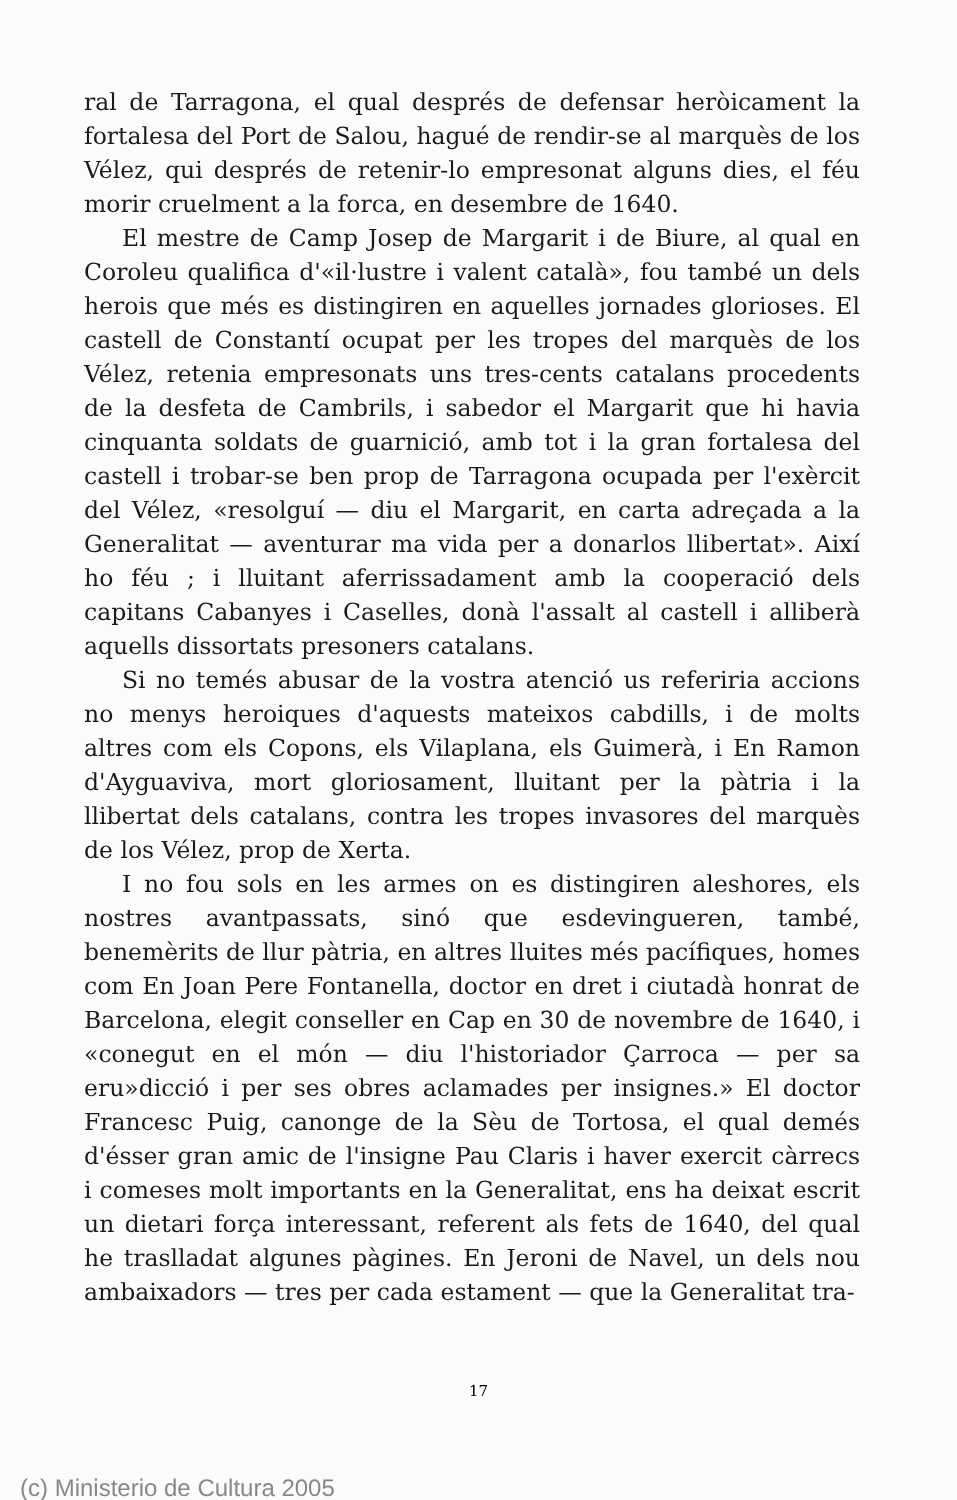ral de Tarragona, el qual després de defensar heròicament la fortalesa del Port de Salou, hagué de rendir-se al marquès de los Vélez, qui després de retenir-lo empresonat alguns dies, el féu morir cruelment a la forca, en desembre de 1640.
El mestre de Camp Josep de Margarit i de Biure, al qual en Coroleu qualifica d'«il·lustre i valent català», fou també un dels herois que més es distingiren en aquelles jornades glorioses. El castell de Constantí ocupat per les tropes del marquès de los Vélez, retenia empresonats uns tres-cents catalans procedents de la desfeta de Cambrils, i sabedor el Margarit que hi havia cinquanta soldats de guarnició, amb tot i la gran fortalesa del castell i trobar-se ben prop de Tarragona ocupada per l'exèrcit del Vélez, «resolguí — diu el Margarit, en carta adreçada a la Generalitat — aventurar ma vida per a donarlos llibertat». Així ho féu ; i lluitant aferrissadament amb la cooperació dels capitans Cabanyes i Caselles, donà l'assalt al castell i alliberà aquells dissortats presoners catalans.
Si no temés abusar de la vostra atenció us referiria accions no menys heroiques d'aquests mateixos cabdills, i de molts altres com els Copons, els Vilaplana, els Guimerà, i En Ramon d'Ayguaviva, mort gloriosament, lluitant per la pàtria i la llibertat dels catalans, contra les tropes invasores del marquès de los Vélez, prop de Xerta.
I no fou sols en les armes on es distingiren aleshores, els nostres avantpassats, sinó que esdevingueren, també, benemèrits de llur pàtria, en altres lluites més pacífiques, homes com En Joan Pere Fontanella, doctor en dret i ciutadà honrat de Barcelona, elegit conseller en Cap en 30 de novembre de 1640, i «conegut en el món — diu l'historiador Çarroca — per sa eru»dicció i per ses obres aclamades per insignes.» El doctor Francesc Puig, canonge de la Sèu de Tortosa, el qual demés d'ésser gran amic de l'insigne Pau Claris i haver exercit càrrecs i comeses molt importants en la Generalitat, ens ha deixat escrit un dietari força interessant, referent als fets de 1640, del qual he traslladat algunes pàgines. En Jeroni de Navel, un dels nou ambaixadors — tres per cada estament — que la Generalitat tra-
17
(c) Ministerio de Cultura 2005